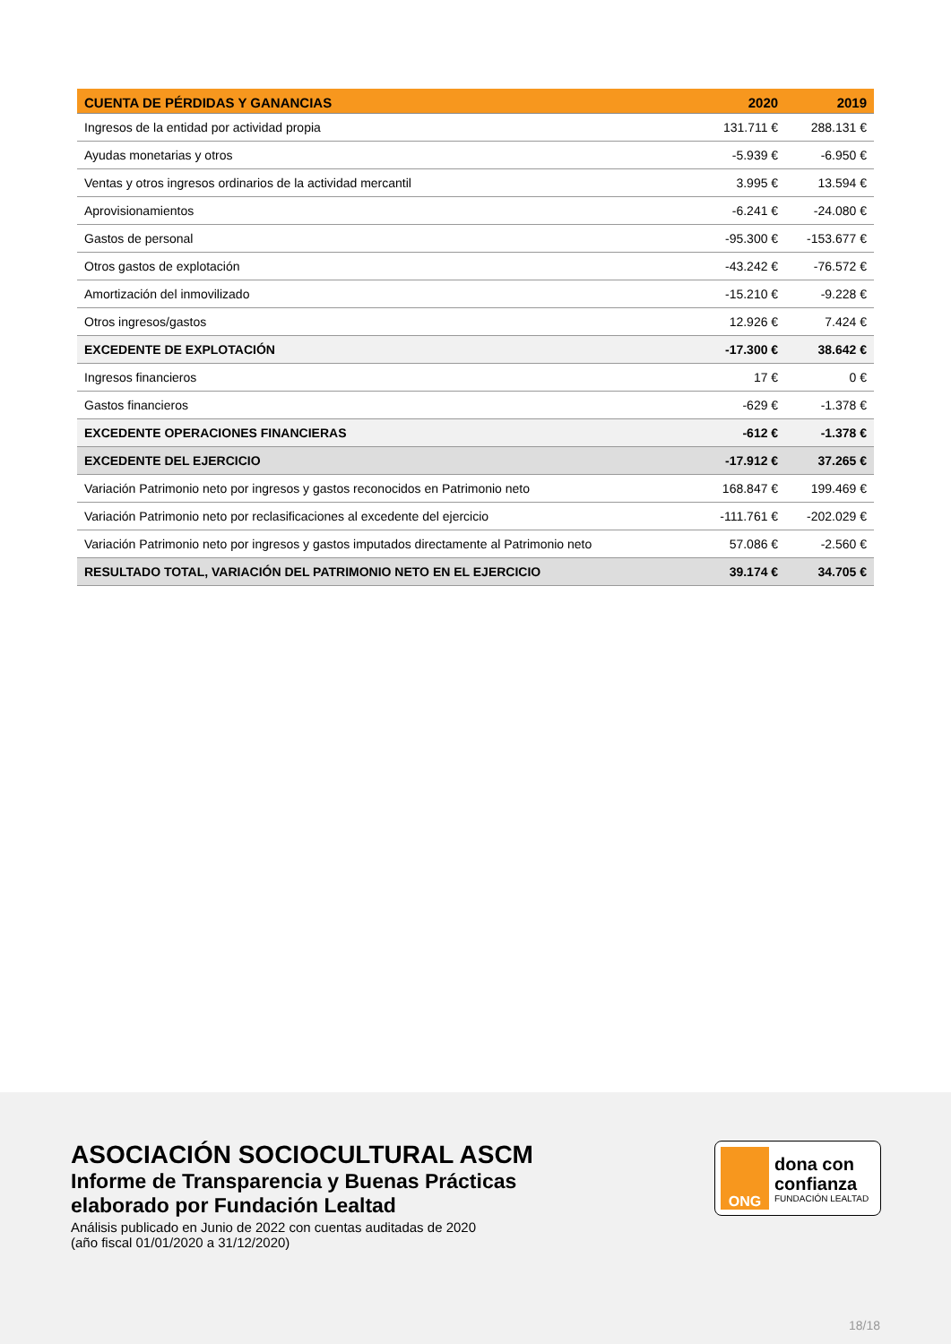| CUENTA DE PÉRDIDAS Y GANANCIAS | 2020 | 2019 |
| --- | --- | --- |
| Ingresos de la entidad por actividad propia | 131.711 € | 288.131 € |
| Ayudas monetarias y otros | -5.939 € | -6.950 € |
| Ventas y otros ingresos ordinarios de la actividad mercantil | 3.995 € | 13.594 € |
| Aprovisionamientos | -6.241 € | -24.080 € |
| Gastos de personal | -95.300 € | -153.677 € |
| Otros gastos de explotación | -43.242 € | -76.572 € |
| Amortización del inmovilizado | -15.210 € | -9.228 € |
| Otros ingresos/gastos | 12.926 € | 7.424 € |
| EXCEDENTE DE EXPLOTACIÓN | -17.300 € | 38.642 € |
| Ingresos financieros | 17 € | 0 € |
| Gastos financieros | -629 € | -1.378 € |
| EXCEDENTE OPERACIONES FINANCIERAS | -612 € | -1.378 € |
| EXCEDENTE DEL EJERCICIO | -17.912 € | 37.265 € |
| Variación Patrimonio neto por ingresos y gastos reconocidos en Patrimonio neto | 168.847 € | 199.469 € |
| Variación Patrimonio neto por reclasificaciones al excedente del ejercicio | -111.761 € | -202.029 € |
| Variación Patrimonio neto por ingresos y gastos imputados directamente al Patrimonio neto | 57.086 € | -2.560 € |
| RESULTADO TOTAL, VARIACIÓN DEL PATRIMONIO NETO EN EL EJERCICIO | 39.174 € | 34.705 € |
ASOCIACIÓN SOCIOCULTURAL ASCM
Informe de Transparencia y Buenas Prácticas elaborado por Fundación Lealtad
Análisis publicado en Junio de 2022 con cuentas auditadas de 2020
(año fiscal 01/01/2020 a 31/12/2020)
ONG
dona con
confianza
FUNDACIÓN LEALTAD
18/18